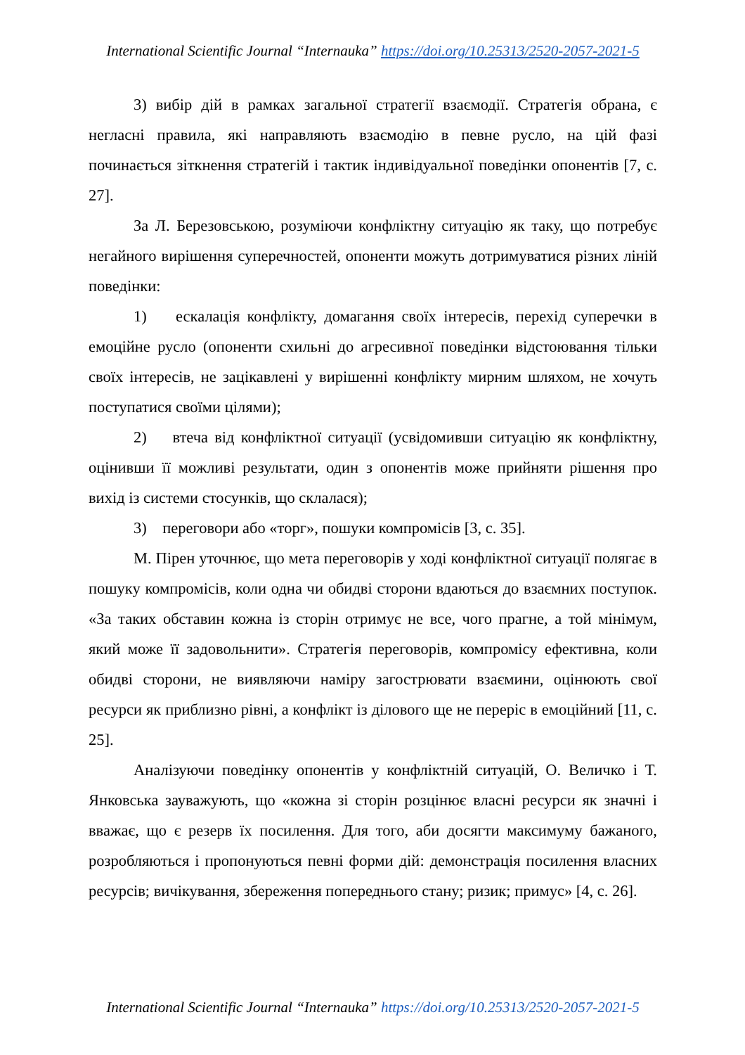International Scientific Journal “Internauka” https://doi.org/10.25313/2520-2057-2021-5
3) вибір дій в рамках загальної стратегії взаємодії. Стратегія обрана, є негласні правила, які направляють взаємодію в певне русло, на цій фазі починається зіткнення стратегій і тактик індивідуальної поведінки опонентів [7, с. 27].
За Л. Березовською, розуміючи конфліктну ситуацію як таку, що потребує негайного вирішення суперечностей, опоненти можуть дотримуватися різних ліній поведінки:
1) ескалація конфлікту, домагання своїх інтересів, перехід суперечки в емоційне русло (опоненти схильні до агресивної поведінки відстоювання тільки своїх інтересів, не зацікавлені у вирішенні конфлікту мирним шляхом, не хочуть поступатися своїми цілями);
2) втеча від конфліктної ситуації (усвідомивши ситуацію як конфліктну, оцінивши її можливі результати, один з опонентів може прийняти рішення про вихід із системи стосунків, що склалася);
3) переговори або «торг», пошуки компромісів [3, с. 35].
М. Пірен уточнює, що мета переговорів у ході конфліктної ситуації полягає в пошуку компромісів, коли одна чи обидві сторони вдаються до взаємних поступок. «За таких обставин кожна із сторін отримує не все, чого прагне, а той мінімум, який може її задовольнити». Стратегія переговорів, компромісу ефективна, коли обидві сторони, не виявляючи наміру загострювати взаємини, оцінюють свої ресурси як приблизно рівні, а конфлікт із ділового ще не переріс в емоційний [11, с. 25].
Аналізуючи поведінку опонентів у конфліктній ситуацій, О. Величко і Т. Янковська зауважують, що «кожна зі сторін розцінює власні ресурси як значні і вважає, що є резерв їх посилення. Для того, аби досягти максимуму бажаного, розробляються і пропонуються певні форми дій: демонстрація посилення власних ресурсів; вичікування, збереження попереднього стану; ризик; примус» [4, с. 26].
International Scientific Journal “Internauka” https://doi.org/10.25313/2520-2057-2021-5